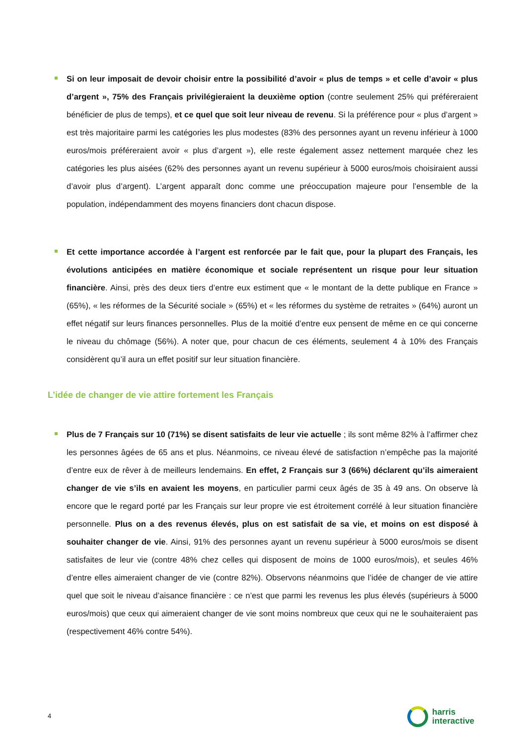Si on leur imposait de devoir choisir entre la possibilité d’avoir « plus de temps » et celle d’avoir « plus d’argent », 75% des Français privilégieraient la deuxième option (contre seulement 25% qui préféreraient bénéficier de plus de temps), et ce quel que soit leur niveau de revenu. Si la préférence pour « plus d’argent » est très majoritaire parmi les catégories les plus modestes (83% des personnes ayant un revenu inférieur à 1000 euros/mois préféreraient avoir « plus d’argent »), elle reste également assez nettement marquée chez les catégories les plus aisées (62% des personnes ayant un revenu supérieur à 5000 euros/mois choisiraient aussi d’avoir plus d’argent). L’argent apparaît donc comme une préoccupation majeure pour l’ensemble de la population, indépendamment des moyens financiers dont chacun dispose.
Et cette importance accordée à l’argent est renforcée par le fait que, pour la plupart des Français, les évolutions anticipées en matière économique et sociale représentent un risque pour leur situation financière. Ainsi, près des deux tiers d’entre eux estiment que « le montant de la dette publique en France » (65%), « les réformes de la Sécurité sociale » (65%) et « les réformes du système de retraites » (64%) auront un effet négatif sur leurs finances personnelles. Plus de la moitié d’entre eux pensent de même en ce qui concerne le niveau du chômage (56%). A noter que, pour chacun de ces éléments, seulement 4 à 10% des Français considèrent qu’il aura un effet positif sur leur situation financière.
L’idée de changer de vie attire fortement les Français
Plus de 7 Français sur 10 (71%) se disent satisfaits de leur vie actuelle ; ils sont même 82% à l’affirmer chez les personnes âgées de 65 ans et plus. Néanmoins, ce niveau élevé de satisfaction n’empêche pas la majorité d’entre eux de rêver à de meilleurs lendemains. En effet, 2 Français sur 3 (66%) déclarent qu’ils aimeraient changer de vie s’ils en avaient les moyens, en particulier parmi ceux âgés de 35 à 49 ans. On observe là encore que le regard porté par les Français sur leur propre vie est étroitement corrélé à leur situation financière personnelle. Plus on a des revenus élevés, plus on est satisfait de sa vie, et moins on est disposé à souhaiter changer de vie. Ainsi, 91% des personnes ayant un revenu supérieur à 5000 euros/mois se disent satisfaites de leur vie (contre 48% chez celles qui disposent de moins de 1000 euros/mois), et seules 46% d’entre elles aimeraient changer de vie (contre 82%). Observons néanmoins que l’idée de changer de vie attire quel que soit le niveau d’aisance financière : ce n’est que parmi les revenus les plus élevés (supérieurs à 5000 euros/mois) que ceux qui aimeraient changer de vie sont moins nombreux que ceux qui ne le souhaiteraient pas (respectivement 46% contre 54%).
4
harris
interactive